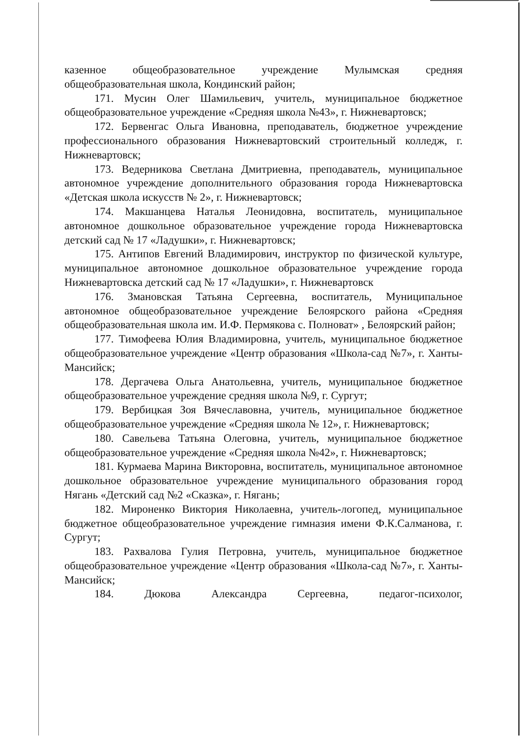казенное общеобразовательное учреждение Мулымская средняя общеобразовательная школа, Кондинский район;
171. Мусин Олег Шамильевич, учитель, муниципальное бюджетное общеобразовательное учреждение «Средняя школа №43», г. Нижневартовск;
172. Бервенгас Ольга Ивановна, преподаватель, бюджетное учреждение профессионального образования Нижневартовский строительный колледж, г. Нижневартовск;
173. Ведерникова Светлана Дмитриевна, преподаватель, муниципальное автономное учреждение дополнительного образования города Нижневартовска «Детская школа искусств № 2», г. Нижневартовск;
174. Макшанцева Наталья Леонидовна, воспитатель, муниципальное автономное дошкольное образовательное учреждение города Нижневартовска детский сад № 17 «Ладушки», г. Нижневартовск;
175. Антипов Евгений Владимирович, инструктор по физической культуре, муниципальное автономное дошкольное образовательное учреждение города Нижневартовска детский сад № 17 «Ладушки», г. Нижневартовск
176. Змановская Татьяна Сергеевна, воспитатель, Муниципальное автономное общеобразовательное учреждение Белоярского района «Средняя общеобразовательная школа им. И.Ф. Пермякова с. Полноват» , Белоярский район;
177. Тимофеева Юлия Владимировна, учитель, муниципальное бюджетное общеобразовательное учреждение «Центр образования «Школа-сад №7», г. Ханты-Мансийск;
178. Дергачева Ольга Анатольевна, учитель, муниципальное бюджетное общеобразовательное учреждение средняя школа №9, г. Сургут;
179. Вербицкая Зоя Вячеславовна, учитель, муниципальное бюджетное общеобразовательное учреждение «Средняя школа № 12», г. Нижневартовск;
180. Савельева Татьяна Олеговна, учитель, муниципальное бюджетное общеобразовательное учреждение «Средняя школа №42», г. Нижневартовск;
181. Курмаева Марина Викторовна, воспитатель, муниципальное автономное дошкольное образовательное учреждение муниципального образования город Нягань «Детский сад №2 «Сказка», г. Нягань;
182. Мироненко Виктория Николаевна, учитель-логопед, муниципальное бюджетное общеобразовательное учреждение гимназия имени Ф.К.Салманова, г. Сургут;
183. Рахвалова Гулия Петровна, учитель, муниципальное бюджетное общеобразовательное учреждение «Центр образования «Школа-сад №7», г. Ханты-Мансийск;
184. Дюкова Александра Сергеевна, педагог-психолог,